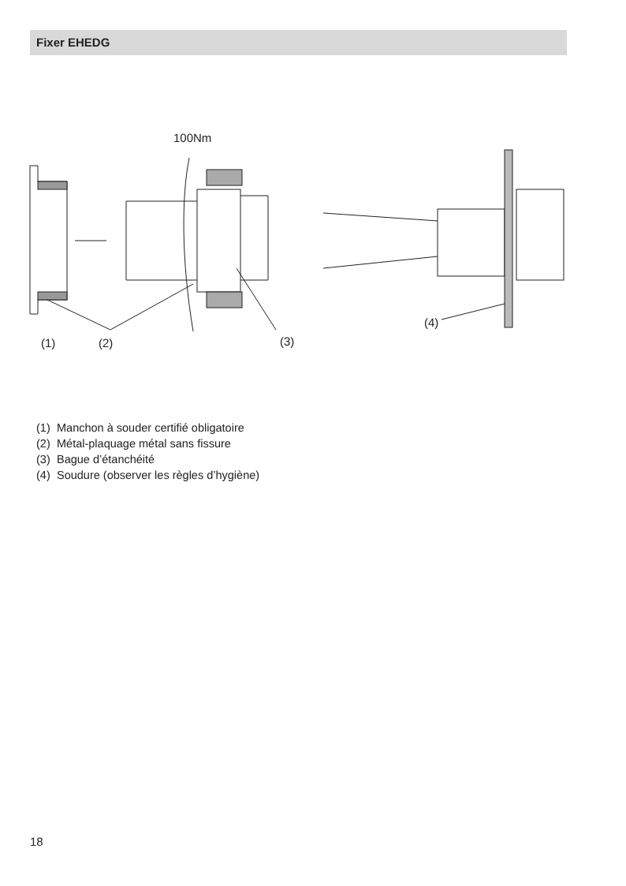Fixer EHEDG
100Nm
(1)
(2)
(3)
(4)
(1) Manchon à souder certifié obligatoire
(2) Métal-plaquage métal sans fissure
(3) Bague d’étanchéité
(4) Soudure (observer les règles d’hygiène)
18